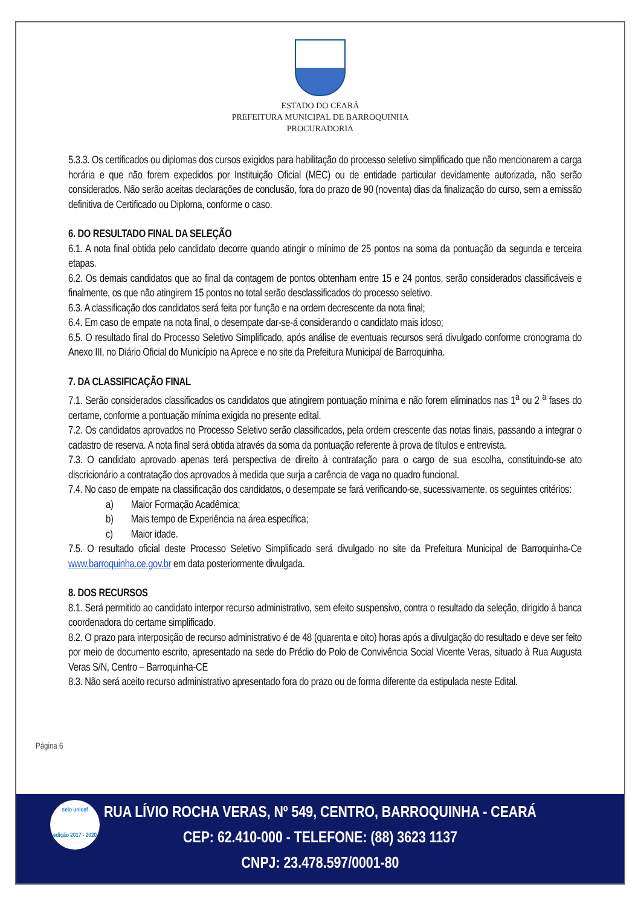ESTADO DO CEARÁ
PREFEITURA MUNICIPAL DE BARROQUINHA
PROCURADORIA
5.3.3. Os certificados ou diplomas dos cursos exigidos para habilitação do processo seletivo simplificado que não mencionarem a carga horária e que não forem expedidos por Instituição Oficial (MEC) ou de entidade particular devidamente autorizada, não serão considerados. Não serão aceitas declarações de conclusão, fora do prazo de 90 (noventa) dias da finalização do curso, sem a emissão definitiva de Certificado ou Diploma, conforme o caso.
6. DO RESULTADO FINAL DA SELEÇÃO
6.1. A nota final obtida pelo candidato decorre quando atingir o mínimo de 25 pontos na soma da pontuação da segunda e terceira etapas.
6.2. Os demais candidatos que ao final da contagem de pontos obtenham entre 15 e 24 pontos, serão considerados classificáveis e finalmente, os que não atingirem 15 pontos no total serão desclassificados do processo seletivo.
6.3. A classificação dos candidatos será feita por função e na ordem decrescente da nota final;
6.4. Em caso de empate na nota final, o desempate dar-se-á considerando o candidato mais idoso;
6.5. O resultado final do Processo Seletivo Simplificado, após análise de eventuais recursos será divulgado conforme cronograma do Anexo III, no Diário Oficial do Município na Aprece e no site da Prefeitura Municipal de Barroquinha.
7. DA CLASSIFICAÇÃO FINAL
7.1. Serão considerados classificados os candidatos que atingirem pontuação mínima e não forem eliminados nas 1<sup>a</sup> ou 2 <sup>a</sup> fases do certame, conforme a pontuação mínima exigida no presente edital.
7.2. Os candidatos aprovados no Processo Seletivo serão classificados, pela ordem crescente das notas finais, passando a integrar o cadastro de reserva. A nota final será obtida através da soma da pontuação referente à prova de títulos e entrevista.
7.3. O candidato aprovado apenas terá perspectiva de direito à contratação para o cargo de sua escolha, constituindo-se ato discricionário a contratação dos aprovados à medida que surja a carência de vaga no quadro funcional.
7.4. No caso de empate na classificação dos candidatos, o desempate se fará verificando-se, sucessivamente, os seguintes critérios:
a) Maior Formação Acadêmica;
b) Mais tempo de Experiência na área específica;
c) Maior idade.
7.5. O resultado oficial deste Processo Seletivo Simplificado será divulgado no site da Prefeitura Municipal de Barroquinha-Ce www.barroquinha.ce.gov.br em data posteriormente divulgada.
8. DOS RECURSOS
8.1. Será permitido ao candidato interpor recurso administrativo, sem efeito suspensivo, contra o resultado da seleção, dirigido à banca coordenadora do certame simplificado.
8.2. O prazo para interposição de recurso administrativo é de 48 (quarenta e oito) horas após a divulgação do resultado e deve ser feito por meio de documento escrito, apresentado na sede do Prédio do Polo de Convivência Social Vicente Veras, situado à Rua Augusta Veras S/N, Centro – Barroquinha-CE
8.3. Não será aceito recurso administrativo apresentado fora do prazo ou de forma diferente da estipulada neste Edital.
Página 6
selo unicef
edição 2017 - 2020
RUA LÍVIO ROCHA VERAS, Nº 549, CENTRO, BARROQUINHA - CEARÁ
CEP: 62.410-000 - TELEFONE: (88) 3623 1137
CNPJ: 23.478.597/0001-80